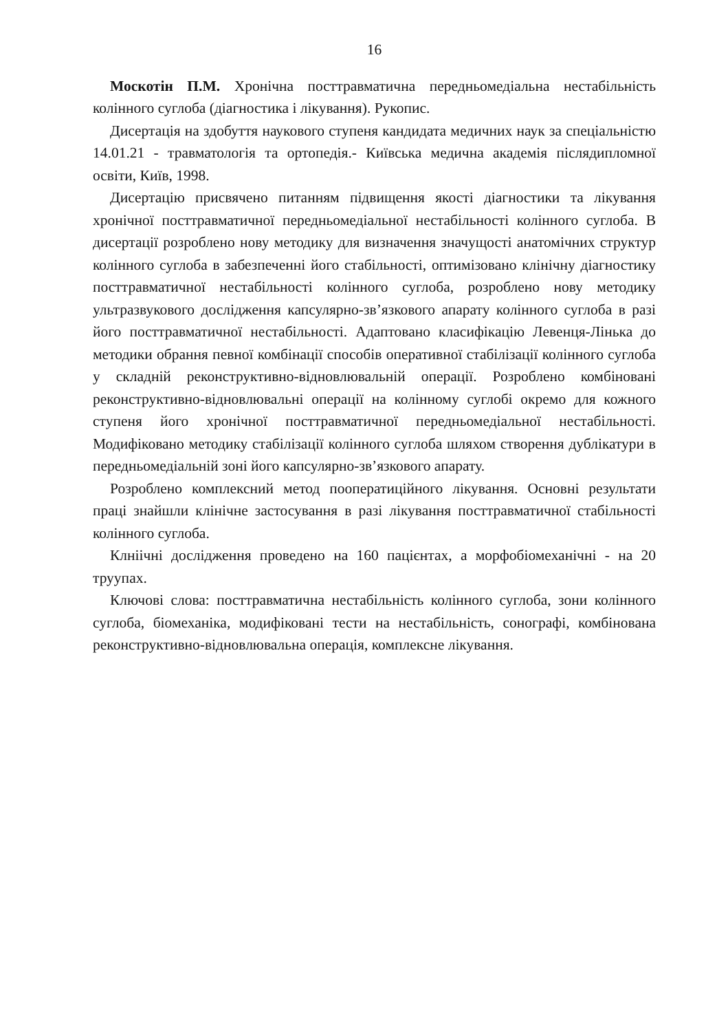16
Москотін П.М. Хронічна посттравматична передньомедіальна нестабільність колінного суглоба (діагностика і лікування). Рукопис.
Дисертація на здобуття наукового ступеня кандидата медичних наук за спеціальністю 14.01.21 - травматологія та ортопедія.- Київська медична академія післядипломної освіти, Київ, 1998.
Дисертацію присвячено питанням підвищення якості діагностики та лікування хронічної посттравматичної передньомедіальної нестабільності колінного суглоба. В дисертації розроблено нову методику для визначення значущості анатомічних структур колінного суглоба в забезпеченні його стабільності, оптимізовано клінічну діагностику посттравматичної нестабільності колінного суглоба, розроблено нову методику ультразвукового дослідження капсулярно-зв’язкового апарату колінного суглоба в разі його посттравматичної нестабільності. Адаптовано класифікацію Левенця-Лінька до методики обрання певної комбінації способів оперативної стабілізації колінного суглоба у складній реконструктивно-відновлювальній операції. Розроблено комбіновані реконструктивно-відновлювальні операції на колінному суглобі окремо для кожного ступеня його хронічної посттравматичної передньомедіальної нестабільності. Модифіковано методику стабілізації колінного суглоба шляхом створення дублікатури в передньомедіальній зоні його капсулярно-зв’язкового апарату.
Розроблено комплексний метод пооператиційного лікування. Основні результати праці знайшли клінічне застосування в разі лікування посттравматичної стабільності колінного суглоба.
Клніічні дослідження проведено на 160 пацієнтах, а морфобіомеханічні - на 20 труупах.
Ключові слова: посттравматична нестабільність колінного суглоба, зони колінного суглоба, біомеханіка, модифіковані тести на нестабільність, сонографі, комбінована реконструктивно-відновлювальна операція, комплексне лікування.